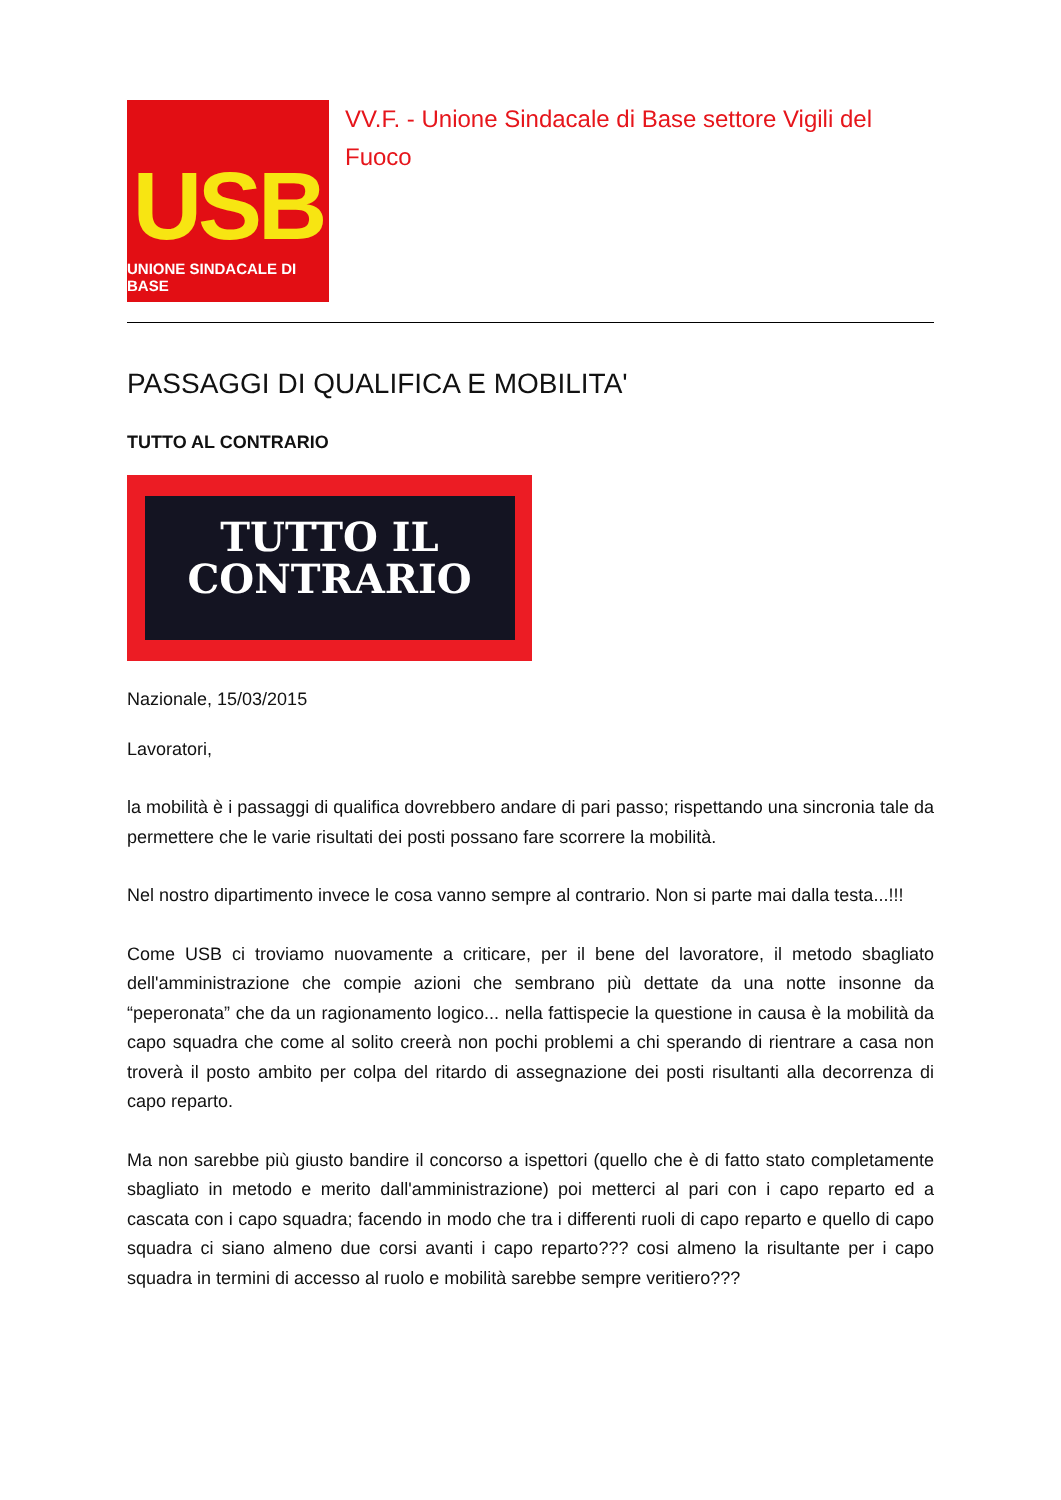USB
UNIONE SINDACALE DI BASE
VV.F. - Unione Sindacale di Base settore Vigili del Fuoco
PASSAGGI DI QUALIFICA E MOBILITA'
TUTTO AL CONTRARIO
TUTTO IL
CONTRARIO
Nazionale, 15/03/2015
Lavoratori,
la mobilità è i passaggi di qualifica dovrebbero andare di pari passo; rispettando una sincronia tale da permettere che le varie risultati dei posti possano fare scorrere la mobilità.
Nel nostro dipartimento invece le cosa vanno sempre al contrario. Non si parte mai dalla testa...!!!
Come USB ci troviamo nuovamente a criticare, per il bene del lavoratore, il metodo sbagliato dell'amministrazione che compie azioni che sembrano più dettate da una notte insonne da “peperonata” che da un ragionamento logico... nella fattispecie la questione in causa è la mobilità da capo squadra che come al solito creerà non pochi problemi a chi sperando di rientrare a casa non troverà il posto ambito per colpa del ritardo di assegnazione dei posti risultanti alla decorrenza di capo reparto.
Ma non sarebbe più giusto bandire il concorso a ispettori (quello che è di fatto stato completamente sbagliato in metodo e merito dall'amministrazione) poi metterci al pari con i capo reparto ed a cascata con i capo squadra; facendo in modo che tra i differenti ruoli di capo reparto e quello di capo squadra ci siano almeno due corsi avanti i capo reparto??? cosi almeno la risultante per i capo squadra in termini di accesso al ruolo e mobilità sarebbe sempre veritiero???